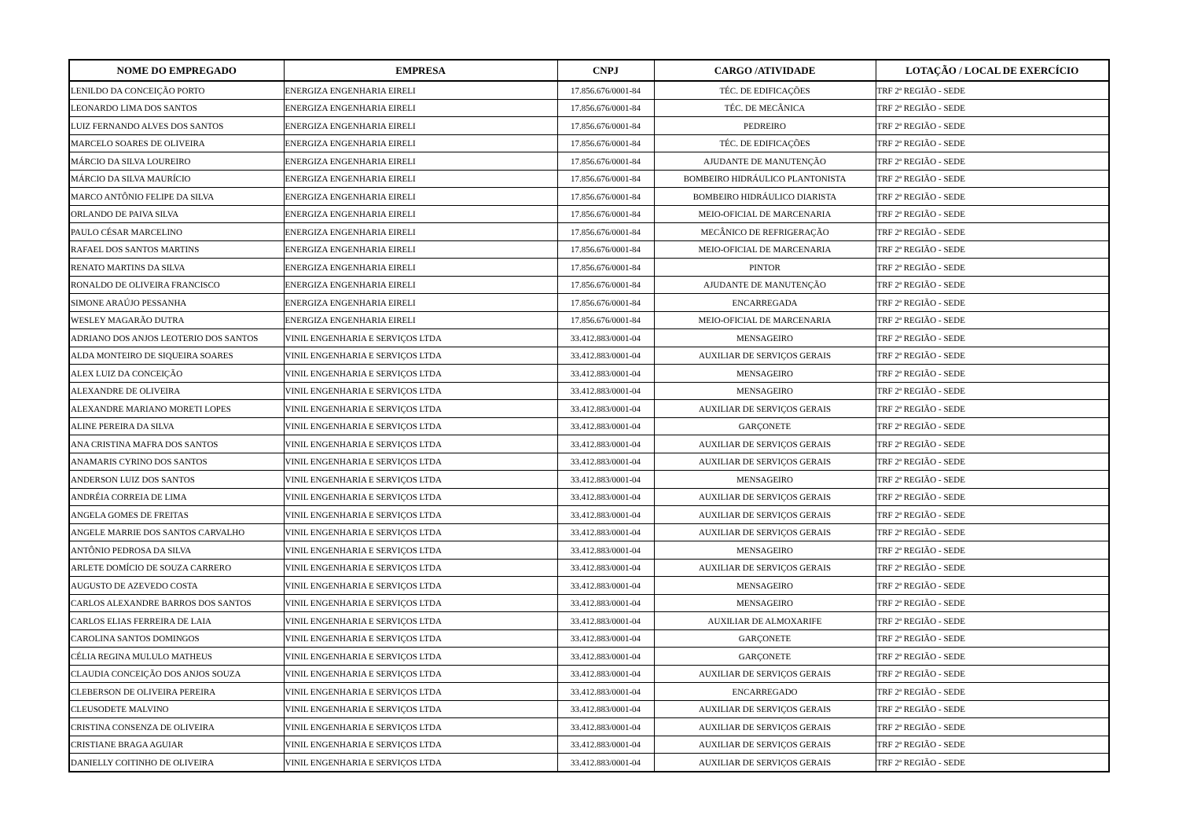| NOME DO EMPREGADO | EMPRESA | CNPJ | CARGO /ATIVIDADE | LOTAÇÃO / LOCAL DE EXERCÍCIO |
| --- | --- | --- | --- | --- |
| LENILDO DA CONCEIÇÃO PORTO | ENERGIZA ENGENHARIA EIRELI | 17.856.676/0001-84 | TÉC. DE EDIFICAÇÕES | TRF 2ª REGIÃO - SEDE |
| LEONARDO LIMA DOS SANTOS | ENERGIZA ENGENHARIA EIRELI | 17.856.676/0001-84 | TÉC. DE MECÂNICA | TRF 2ª REGIÃO - SEDE |
| LUIZ FERNANDO ALVES DOS SANTOS | ENERGIZA ENGENHARIA EIRELI | 17.856.676/0001-84 | PEDREIRO | TRF 2ª REGIÃO - SEDE |
| MARCELO SOARES DE OLIVEIRA | ENERGIZA ENGENHARIA EIRELI | 17.856.676/0001-84 | TÉC. DE EDIFICAÇÕES | TRF 2ª REGIÃO - SEDE |
| MÁRCIO DA SILVA LOUREIRO | ENERGIZA ENGENHARIA EIRELI | 17.856.676/0001-84 | AJUDANTE DE MANUTENÇÃO | TRF 2ª REGIÃO - SEDE |
| MÁRCIO DA SILVA MAURÍCIO | ENERGIZA ENGENHARIA EIRELI | 17.856.676/0001-84 | BOMBEIRO HIDRÁULICO PLANTONISTA | TRF 2ª REGIÃO - SEDE |
| MARCO ANTÔNIO FELIPE DA SILVA | ENERGIZA ENGENHARIA EIRELI | 17.856.676/0001-84 | BOMBEIRO HIDRÁULICO DIARISTA | TRF 2ª REGIÃO - SEDE |
| ORLANDO DE PAIVA SILVA | ENERGIZA ENGENHARIA EIRELI | 17.856.676/0001-84 | MEIO-OFICIAL DE MARCENARIA | TRF 2ª REGIÃO - SEDE |
| PAULO CÉSAR MARCELINO | ENERGIZA ENGENHARIA EIRELI | 17.856.676/0001-84 | MECÂNICO DE REFRIGERAÇÃO | TRF 2ª REGIÃO - SEDE |
| RAFAEL DOS SANTOS MARTINS | ENERGIZA ENGENHARIA EIRELI | 17.856.676/0001-84 | MEIO-OFICIAL DE MARCENARIA | TRF 2ª REGIÃO - SEDE |
| RENATO MARTINS DA SILVA | ENERGIZA ENGENHARIA EIRELI | 17.856.676/0001-84 | PINTOR | TRF 2ª REGIÃO - SEDE |
| RONALDO DE OLIVEIRA FRANCISCO | ENERGIZA ENGENHARIA EIRELI | 17.856.676/0001-84 | AJUDANTE DE MANUTENÇÃO | TRF 2ª REGIÃO - SEDE |
| SIMONE ARAÚJO PESSANHA | ENERGIZA ENGENHARIA EIRELI | 17.856.676/0001-84 | ENCARREGADA | TRF 2ª REGIÃO - SEDE |
| WESLEY MAGARÃO DUTRA | ENERGIZA ENGENHARIA EIRELI | 17.856.676/0001-84 | MEIO-OFICIAL DE MARCENARIA | TRF 2ª REGIÃO - SEDE |
| ADRIANO DOS ANJOS LEOTERIO DOS SANTOS | VINIL ENGENHARIA E SERVIÇOS LTDA | 33.412.883/0001-04 | MENSAGEIRO | TRF 2ª REGIÃO - SEDE |
| ALDA MONTEIRO DE SIQUEIRA SOARES | VINIL ENGENHARIA E SERVIÇOS LTDA | 33.412.883/0001-04 | AUXILIAR DE SERVIÇOS GERAIS | TRF 2ª REGIÃO - SEDE |
| ALEX LUIZ DA CONCEIÇÃO | VINIL ENGENHARIA E SERVIÇOS LTDA | 33.412.883/0001-04 | MENSAGEIRO | TRF 2ª REGIÃO - SEDE |
| ALEXANDRE DE OLIVEIRA | VINIL ENGENHARIA E SERVIÇOS LTDA | 33.412.883/0001-04 | MENSAGEIRO | TRF 2ª REGIÃO - SEDE |
| ALEXANDRE MARIANO MORETI LOPES | VINIL ENGENHARIA E SERVIÇOS LTDA | 33.412.883/0001-04 | AUXILIAR DE SERVIÇOS GERAIS | TRF 2ª REGIÃO - SEDE |
| ALINE PEREIRA DA SILVA | VINIL ENGENHARIA E SERVIÇOS LTDA | 33.412.883/0001-04 | GARÇONETE | TRF 2ª REGIÃO - SEDE |
| ANA CRISTINA MAFRA DOS SANTOS | VINIL ENGENHARIA E SERVIÇOS LTDA | 33.412.883/0001-04 | AUXILIAR DE SERVIÇOS GERAIS | TRF 2ª REGIÃO - SEDE |
| ANAMARIS CYRINO DOS SANTOS | VINIL ENGENHARIA E SERVIÇOS LTDA | 33.412.883/0001-04 | AUXILIAR DE SERVIÇOS GERAIS | TRF 2ª REGIÃO - SEDE |
| ANDERSON LUIZ DOS SANTOS | VINIL ENGENHARIA E SERVIÇOS LTDA | 33.412.883/0001-04 | MENSAGEIRO | TRF 2ª REGIÃO - SEDE |
| ANDRÉIA CORREIA DE LIMA | VINIL ENGENHARIA E SERVIÇOS LTDA | 33.412.883/0001-04 | AUXILIAR DE SERVIÇOS GERAIS | TRF 2ª REGIÃO - SEDE |
| ANGELA GOMES DE FREITAS | VINIL ENGENHARIA E SERVIÇOS LTDA | 33.412.883/0001-04 | AUXILIAR DE SERVIÇOS GERAIS | TRF 2ª REGIÃO - SEDE |
| ANGELE MARRIE DOS SANTOS CARVALHO | VINIL ENGENHARIA E SERVIÇOS LTDA | 33.412.883/0001-04 | AUXILIAR DE SERVIÇOS GERAIS | TRF 2ª REGIÃO - SEDE |
| ANTÔNIO PEDROSA DA SILVA | VINIL ENGENHARIA E SERVIÇOS LTDA | 33.412.883/0001-04 | MENSAGEIRO | TRF 2ª REGIÃO - SEDE |
| ARLETE DOMÍCIO DE SOUZA CARRERO | VINIL ENGENHARIA E SERVIÇOS LTDA | 33.412.883/0001-04 | AUXILIAR DE SERVIÇOS GERAIS | TRF 2ª REGIÃO - SEDE |
| AUGUSTO DE AZEVEDO COSTA | VINIL ENGENHARIA E SERVIÇOS LTDA | 33.412.883/0001-04 | MENSAGEIRO | TRF 2ª REGIÃO - SEDE |
| CARLOS ALEXANDRE BARROS DOS SANTOS | VINIL ENGENHARIA E SERVIÇOS LTDA | 33.412.883/0001-04 | MENSAGEIRO | TRF 2ª REGIÃO - SEDE |
| CARLOS ELIAS FERREIRA DE LAIA | VINIL ENGENHARIA E SERVIÇOS LTDA | 33.412.883/0001-04 | AUXILIAR DE ALMOXARIFE | TRF 2ª REGIÃO - SEDE |
| CAROLINA SANTOS DOMINGOS | VINIL ENGENHARIA E SERVIÇOS LTDA | 33.412.883/0001-04 | GARÇONETE | TRF 2ª REGIÃO - SEDE |
| CÉLIA REGINA MULULO MATHEUS | VINIL ENGENHARIA E SERVIÇOS LTDA | 33.412.883/0001-04 | GARÇONETE | TRF 2ª REGIÃO - SEDE |
| CLAUDIA CONCEIÇÃO DOS ANJOS SOUZA | VINIL ENGENHARIA E SERVIÇOS LTDA | 33.412.883/0001-04 | AUXILIAR DE SERVIÇOS GERAIS | TRF 2ª REGIÃO - SEDE |
| CLEBERSON DE OLIVEIRA PEREIRA | VINIL ENGENHARIA E SERVIÇOS LTDA | 33.412.883/0001-04 | ENCARREGADO | TRF 2ª REGIÃO - SEDE |
| CLEUSODETE MALVINO | VINIL ENGENHARIA E SERVIÇOS LTDA | 33.412.883/0001-04 | AUXILIAR DE SERVIÇOS GERAIS | TRF 2ª REGIÃO - SEDE |
| CRISTINA CONSENZA DE OLIVEIRA | VINIL ENGENHARIA E SERVIÇOS LTDA | 33.412.883/0001-04 | AUXILIAR DE SERVIÇOS GERAIS | TRF 2ª REGIÃO - SEDE |
| CRISTIANE BRAGA AGUIAR | VINIL ENGENHARIA E SERVIÇOS LTDA | 33.412.883/0001-04 | AUXILIAR DE SERVIÇOS GERAIS | TRF 2ª REGIÃO - SEDE |
| DANIELLY COITINHO DE OLIVEIRA | VINIL ENGENHARIA E SERVIÇOS LTDA | 33.412.883/0001-04 | AUXILIAR DE SERVIÇOS GERAIS | TRF 2ª REGIÃO - SEDE |